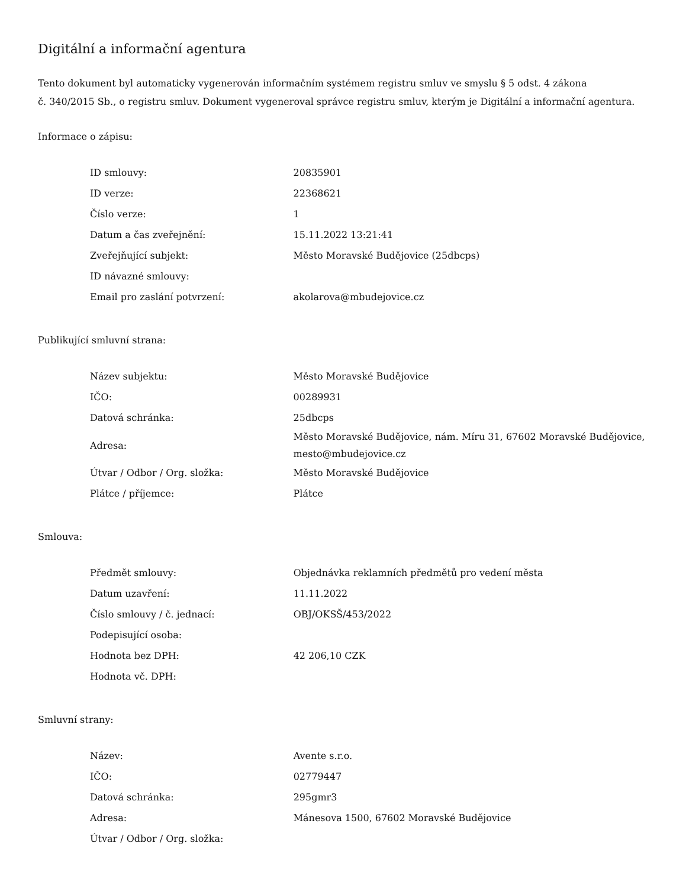Digitální a informační agentura
Tento dokument byl automaticky vygenerován informačním systémem registru smluv ve smyslu § 5 odst. 4 zákona
č. 340/2015 Sb., o registru smluv. Dokument vygeneroval správce registru smluv, kterým je Digitální a informační agentura.
Informace o zápisu:
| ID smlouvy: | 20835901 |
| ID verze: | 22368621 |
| Číslo verze: | 1 |
| Datum a čas zveřejnění: | 15.11.2022 13:21:41 |
| Zveřejňující subjekt: | Město Moravské Budějovice (25dbcps) |
| ID návazné smlouvy: | |
| Email pro zaslání potvrzení: | akolarova@mbudejovice.cz |
Publikující smluvní strana:
| Název subjektu: | Město Moravské Budějovice |
| IČO: | 00289931 |
| Datová schránka: | 25dbcps |
| Adresa: | Město Moravské Budějovice, nám. Míru 31, 67602 Moravské Budějovice, mesto@mbudejovice.cz |
| Útvar / Odbor / Org. složka: | Město Moravské Budějovice |
| Plátce / příjemce: | Plátce |
Smlouva:
| Předmět smlouvy: | Objednávka reklamních předmětů pro vedení města |
| Datum uzavření: | 11.11.2022 |
| Číslo smlouvy / č. jednací: | OBJ/OKSŠ/453/2022 |
| Podepisující osoba: | |
| Hodnota bez DPH: | 42 206,10 CZK |
| Hodnota vč. DPH: | |
Smluvní strany:
| Název: | Avente s.r.o. |
| IČO: | 02779447 |
| Datová schránka: | 295gmr3 |
| Adresa: | Mánesova 1500, 67602 Moravské Budějovice |
| Útvar / Odbor / Org. složka: | |